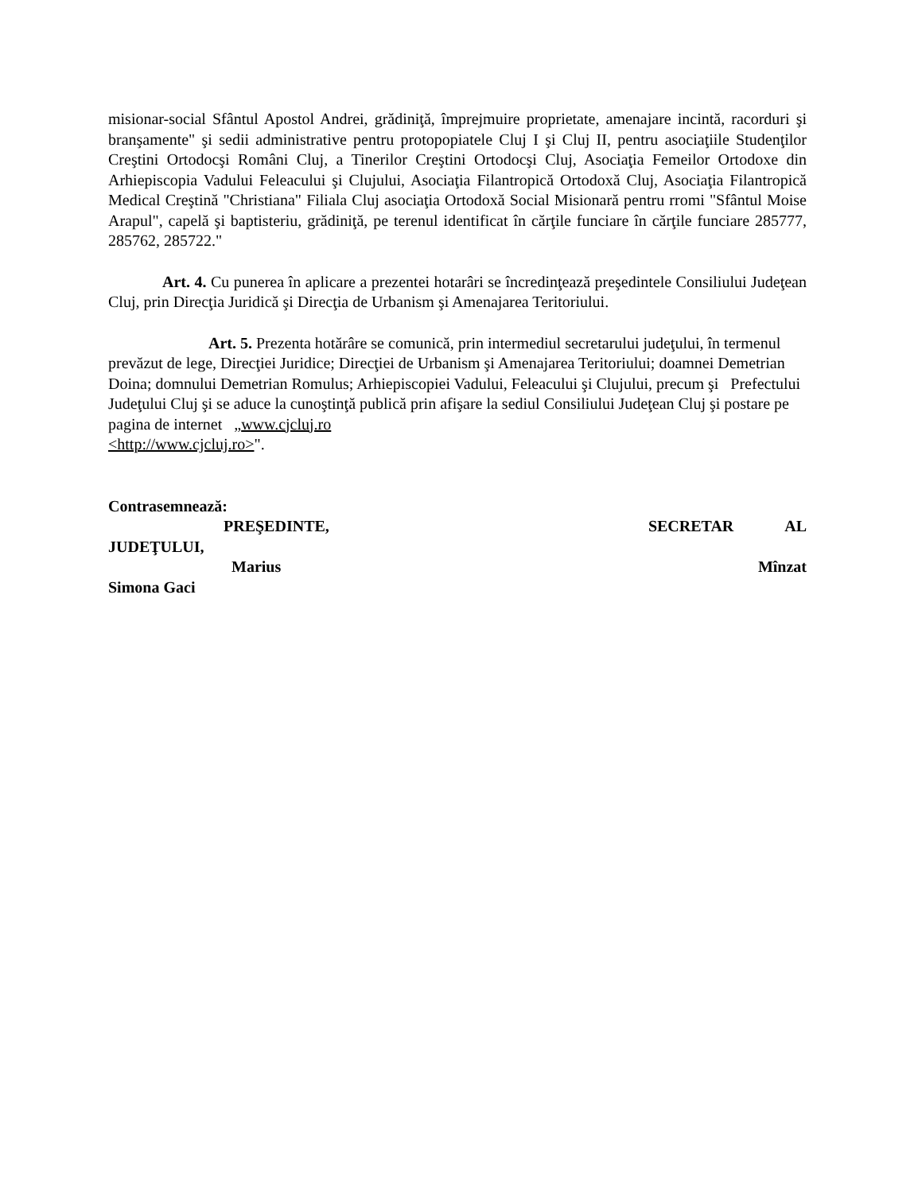misionar-social Sfântul Apostol Andrei, grădiniţă, împrejmuire proprietate, amenajare incintă, racorduri şi branşamente" şi sedii administrative pentru protopopiatele Cluj I şi Cluj II, pentru asociaţiile Studenţilor Creştini Ortodocşi Români Cluj, a Tinerilor Creştini Ortodocşi Cluj, Asociaţia Femeilor Ortodoxe din Arhiepiscopia Vadului Feleacului şi Clujului, Asociaţia Filantropică Ortodoxă Cluj, Asociaţia Filantropică Medical Creştină "Christiana" Filiala Cluj asociaţia Ortodoxă Social Misionară pentru rromi "Sfântul Moise Arapul", capelă şi baptisteriu, grădiniţă, pe terenul identificat în cărţile funciare în cărţile funciare 285777, 285762, 285722."
Art. 4. Cu punerea în aplicare a prezentei hotarâri se încredinţează preşedintele Consiliului Judeţean Cluj, prin Direcţia Juridică şi Direcţia de Urbanism şi Amenajarea Teritoriului.
Art. 5. Prezenta hotărâre se comunică, prin intermediul secretarului judeţului, în termenul prevăzut de lege, Direcţiei Juridice; Direcţiei de Urbanism şi Amenajarea Teritoriului; doamnei Demetrian Doina; domnului Demetrian Romulus; Arhiepiscopiei Vadului, Feleacului şi Clujului, precum şi Prefectului Judeţului Cluj şi se aduce la cunoştinţă publică prin afişare la sediul Consiliului Judeţean Cluj şi postare pe pagina de internet „www.cjcluj.ro
<http://www.cjcluj.ro>".
Contrasemnează:
PREŞEDINTE, SECRETAR AL
JUDEŢULUI,
Marius Mînzat
Simona Gaci